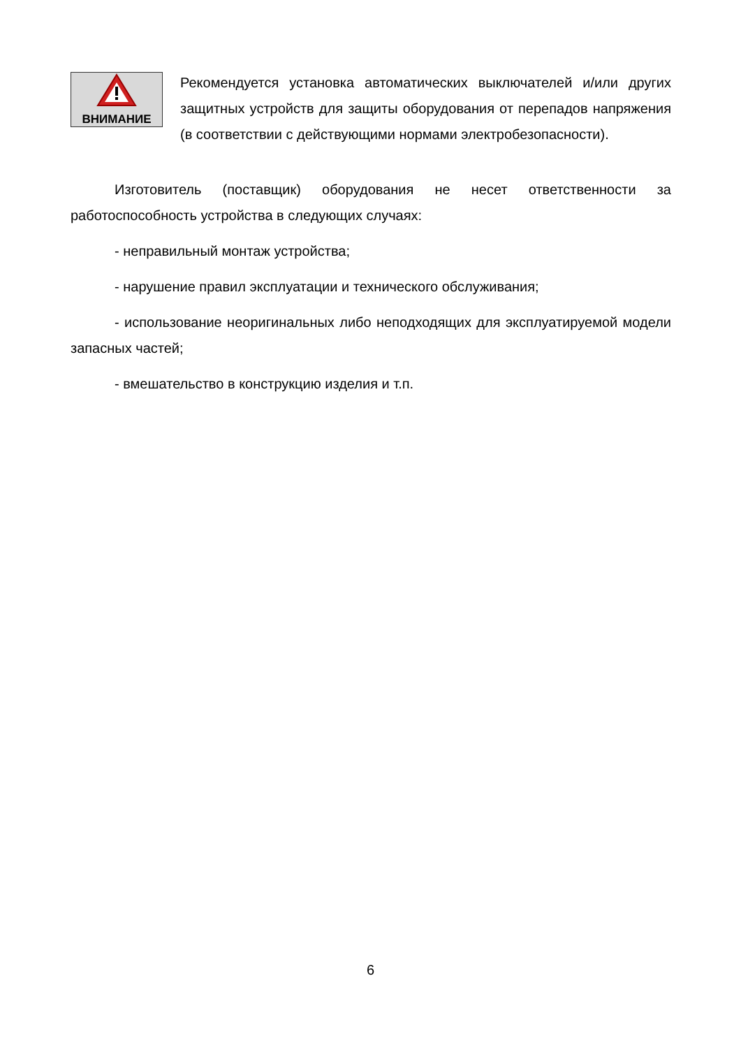ВНИМАНИЕ
Рекомендуется установка автоматических выключателей и/или других защитных устройств для защиты оборудования от перепадов напряжения (в соответствии с действующими нормами электробезопасности).
Изготовитель (поставщик) оборудования не несет ответственности за работоспособность устройства в следующих случаях:
- неправильный монтаж устройства;
- нарушение правил эксплуатации и технического обслуживания;
- использование неоригинальных либо неподходящих для эксплуатируемой модели запасных частей;
- вмешательство в конструкцию изделия и т.п.
6